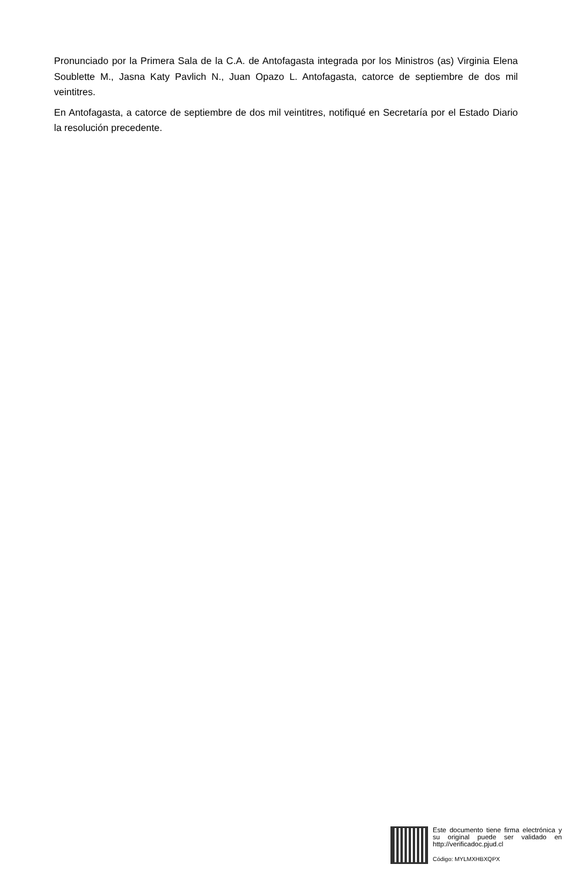Pronunciado por la Primera Sala de la C.A. de Antofagasta integrada por los Ministros (as) Virginia Elena Soublette M., Jasna Katy Pavlich N., Juan Opazo L. Antofagasta, catorce de septiembre de dos mil veintitres.
En Antofagasta, a catorce de septiembre de dos mil veintitres, notifiqué en Secretaría por el Estado Diario la resolución precedente.
Este documento tiene firma electrónica y su original puede ser validado en http://verificadoc.pjud.cl
Código: MYLMXHBXQPX